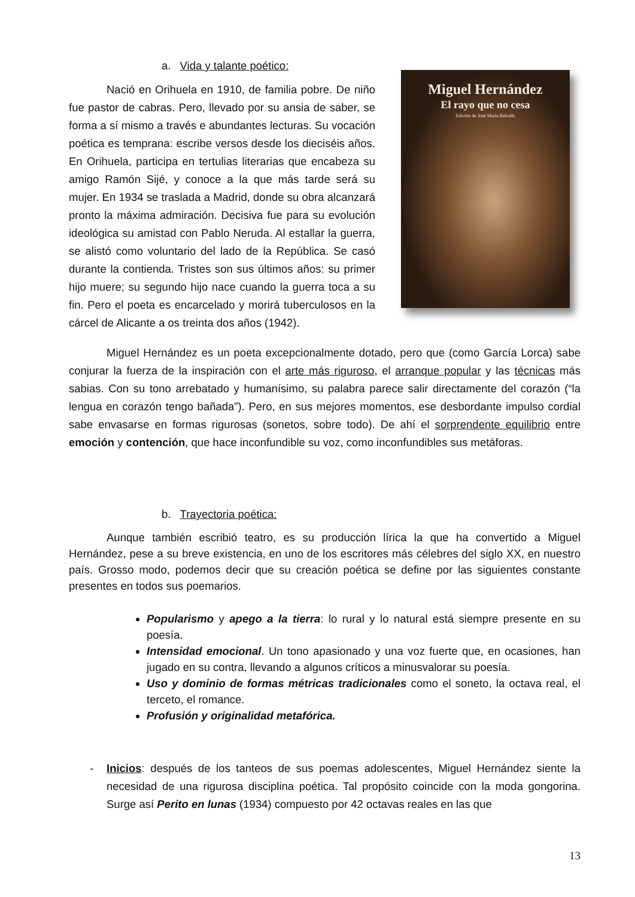a. Vida y talante poético:
Nació en Orihuela en 1910, de familia pobre. De niño fue pastor de cabras. Pero, llevado por su ansia de saber, se forma a sí mismo a través e abundantes lecturas. Su vocación poética es temprana: escribe versos desde los dieciséis años. En Orihuela, participa en tertulias literarias que encabeza su amigo Ramón Sijé, y conoce a la que más tarde será su mujer. En 1934 se traslada a Madrid, donde su obra alcanzará pronto la máxima admiración. Decisiva fue para su evolución ideológica su amistad con Pablo Neruda. Al estallar la guerra, se alistó como voluntario del lado de la República. Se casó durante la contienda. Tristes son sus últimos años: su primer hijo muere; su segundo hijo nace cuando la guerra toca a su fin. Pero el poeta es encarcelado y morirá tuberculosos en la cárcel de Alicante a os treinta dos años (1942).
Miguel Hernández
El rayo que no cesa
Edición de José María Balcells
Miguel Hernández es un poeta excepcionalmente dotado, pero que (como García Lorca) sabe conjurar la fuerza de la inspiración con el arte más riguroso, el arranque popular y las técnicas más sabias. Con su tono arrebatado y humanísimo, su palabra parece salir directamente del corazón (“la lengua en corazón tengo bañada”). Pero, en sus mejores momentos, ese desbordante impulso cordial sabe envasarse en formas rigurosas (sonetos, sobre todo). De ahí el sorprendente equilibrio entre emoción y contención, que hace inconfundible su voz, como inconfundibles sus metáforas.
b. Trayectoria poética:
Aunque también escribió teatro, es su producción lírica la que ha convertido a Miguel Hernández, pese a su breve existencia, en uno de los escritores más célebres del siglo XX, en nuestro país. Grosso modo, podemos decir que su creación poética se define por las siguientes constante presentes en todos sus poemarios.
Popularismo y apego a la tierra: lo rural y lo natural está siempre presente en su poesía.
Intensidad emocional. Un tono apasionado y una voz fuerte que, en ocasiones, han jugado en su contra, llevando a algunos críticos a minusvalorar su poesía.
Uso y dominio de formas métricas tradicionales como el soneto, la octava real, el terceto, el romance.
Profusión y originalidad metafórica.
- Inicios: después de los tanteos de sus poemas adolescentes, Miguel Hernández siente la necesidad de una rigurosa disciplina poética. Tal propósito coincide con la moda gongorina. Surge así Perito en lunas (1934) compuesto por 42 octavas reales en las que
13